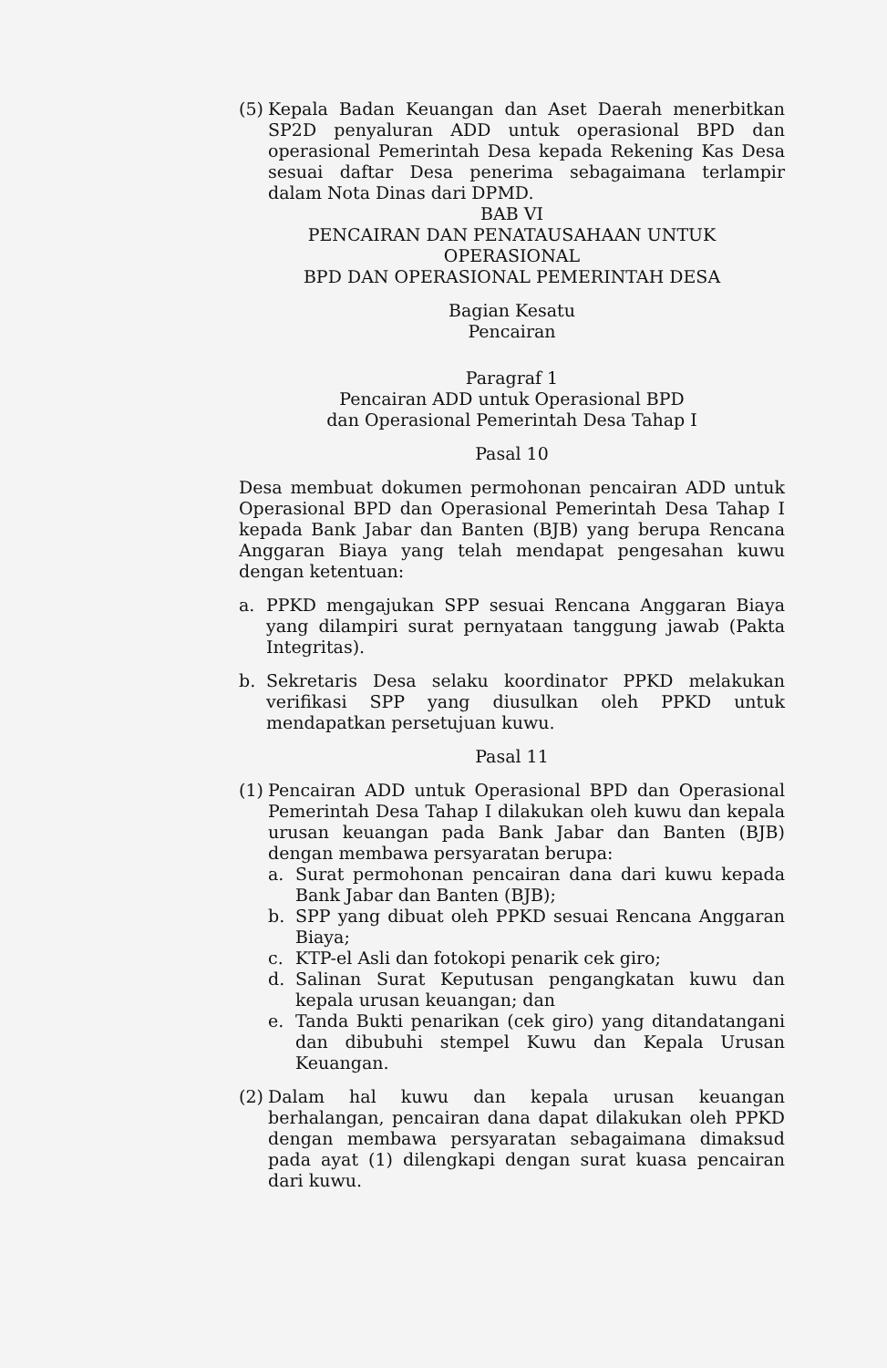(5) Kepala Badan Keuangan dan Aset Daerah menerbitkan SP2D penyaluran ADD untuk operasional BPD dan operasional Pemerintah Desa kepada Rekening Kas Desa sesuai daftar Desa penerima sebagaimana terlampir dalam Nota Dinas dari DPMD.
BAB VI
PENCAIRAN DAN PENATAUSAHAAN UNTUK OPERASIONAL
BPD DAN OPERASIONAL PEMERINTAH DESA
Bagian Kesatu
Pencairan
Paragraf 1
Pencairan ADD untuk Operasional BPD
dan Operasional Pemerintah Desa Tahap I
Pasal 10
Desa membuat dokumen permohonan pencairan ADD untuk Operasional BPD dan Operasional Pemerintah Desa Tahap I kepada Bank Jabar dan Banten (BJB) yang berupa Rencana Anggaran Biaya yang telah mendapat pengesahan kuwu dengan ketentuan:
a. PPKD mengajukan SPP sesuai Rencana Anggaran Biaya yang dilampiri surat pernyataan tanggung jawab (Pakta Integritas).
b. Sekretaris Desa selaku koordinator PPKD melakukan verifikasi SPP yang diusulkan oleh PPKD untuk mendapatkan persetujuan kuwu.
Pasal 11
(1) Pencairan ADD untuk Operasional BPD dan Operasional Pemerintah Desa Tahap I dilakukan oleh kuwu dan kepala urusan keuangan pada Bank Jabar dan Banten (BJB) dengan membawa persyaratan berupa:
a. Surat permohonan pencairan dana dari kuwu kepada Bank Jabar dan Banten (BJB);
b. SPP yang dibuat oleh PPKD sesuai Rencana Anggaran Biaya;
c. KTP-el Asli dan fotokopi penarik cek giro;
d. Salinan Surat Keputusan pengangkatan kuwu dan kepala urusan keuangan; dan
e. Tanda Bukti penarikan (cek giro) yang ditandatangani dan dibubuhi stempel Kuwu dan Kepala Urusan Keuangan.
(2) Dalam hal kuwu dan kepala urusan keuangan berhalangan, pencairan dana dapat dilakukan oleh PPKD dengan membawa persyaratan sebagaimana dimaksud pada ayat (1) dilengkapi dengan surat kuasa pencairan dari kuwu.